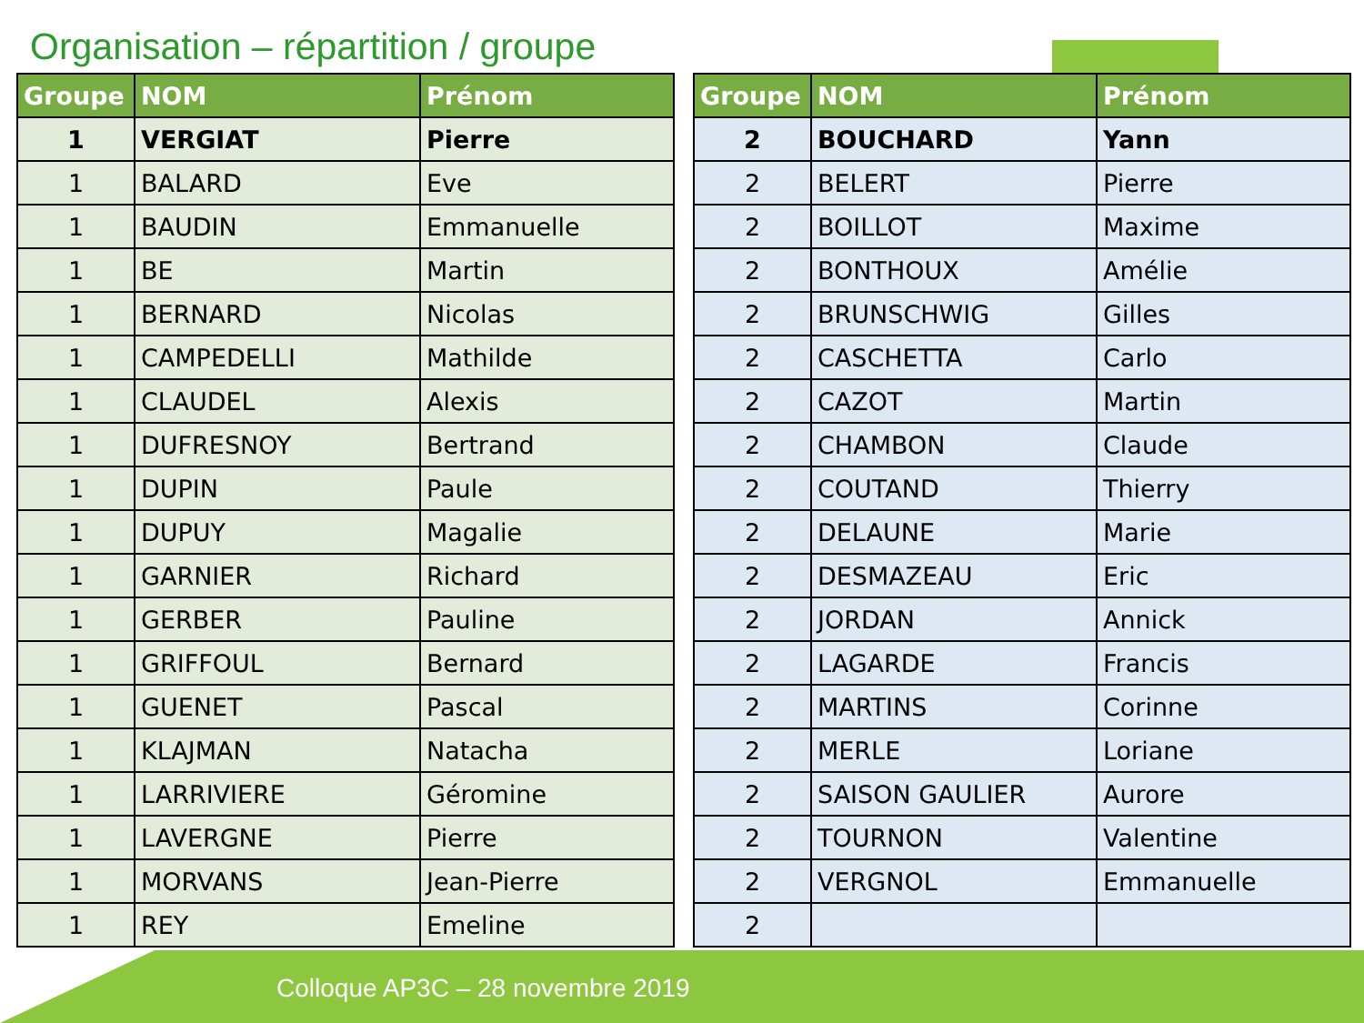Organisation – répartition / groupe
| Groupe | NOM | Prénom |
| --- | --- | --- |
| 1 | VERGIAT | Pierre |
| 1 | BALARD | Eve |
| 1 | BAUDIN | Emmanuelle |
| 1 | BE | Martin |
| 1 | BERNARD | Nicolas |
| 1 | CAMPEDELLI | Mathilde |
| 1 | CLAUDEL | Alexis |
| 1 | DUFRESNOY | Bertrand |
| 1 | DUPIN | Paule |
| 1 | DUPUY | Magalie |
| 1 | GARNIER | Richard |
| 1 | GERBER | Pauline |
| 1 | GRIFFOUL | Bernard |
| 1 | GUENET | Pascal |
| 1 | KLAJMAN | Natacha |
| 1 | LARRIVIERE | Géromine |
| 1 | LAVERGNE | Pierre |
| 1 | MORVANS | Jean-Pierre |
| 1 | REY | Emeline |
| Groupe | NOM | Prénom |
| --- | --- | --- |
| 2 | BOUCHARD | Yann |
| 2 | BELERT | Pierre |
| 2 | BOILLOT | Maxime |
| 2 | BONTHOUX | Amélie |
| 2 | BRUNSCHWIG | Gilles |
| 2 | CASCHETTA | Carlo |
| 2 | CAZOT | Martin |
| 2 | CHAMBON | Claude |
| 2 | COUTAND | Thierry |
| 2 | DELAUNE | Marie |
| 2 | DESMAZEAU | Eric |
| 2 | JORDAN | Annick |
| 2 | LAGARDE | Francis |
| 2 | MARTINS | Corinne |
| 2 | MERLE | Loriane |
| 2 | SAISON GAULIER | Aurore |
| 2 | TOURNON | Valentine |
| 2 | VERGNOL | Emmanuelle |
| 2 | | |
Colloque AP3C – 28 novembre 2019